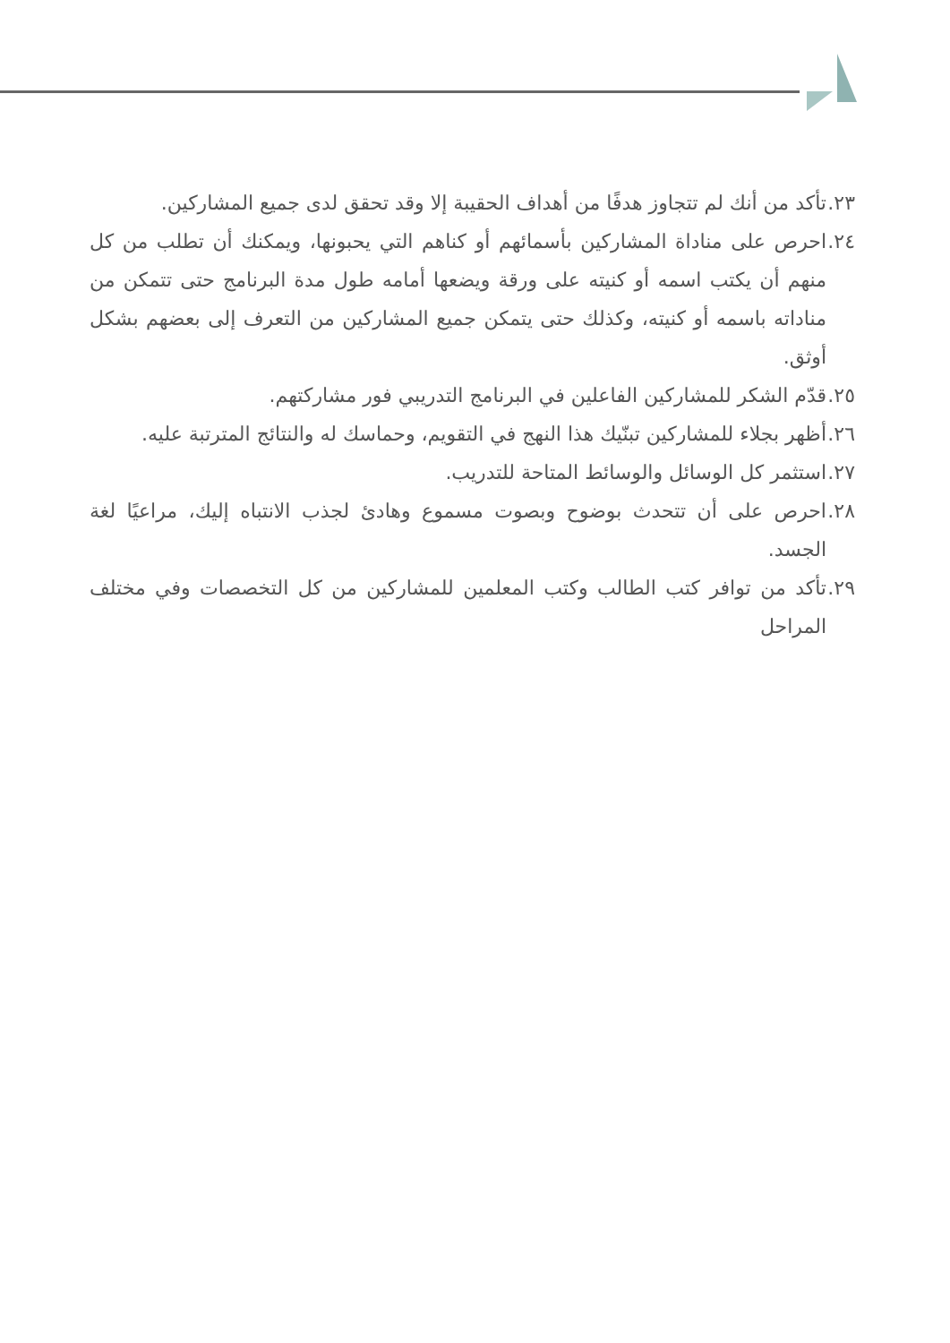٢٣. تأكد من أنك لم تتجاوز هدفًا من أهداف الحقيبة إلا وقد تحقق لدى جميع المشاركين.
٢٤. احرص على مناداة المشاركين بأسمائهم أو كناهم التي يحبونها، ويمكنك أن تطلب من كل منهم أن يكتب اسمه أو كنيته على ورقة ويضعها أمامه طول مدة البرنامج حتى تتمكن من مناداته باسمه أو كنيته، وكذلك حتى يتمكن جميع المشاركين من التعرف إلى بعضهم بشكل أوثق.
٢٥. قدّم الشكر للمشاركين الفاعلين في البرنامج التدريبي فور مشاركتهم.
٢٦. أظهر بجلاء للمشاركين تبنّيك هذا النهج في التقويم، وحماسك له والنتائج المترتبة عليه.
٢٧. استثمر كل الوسائل والوسائط المتاحة للتدريب.
٢٨. احرص على أن تتحدث بوضوح وبصوت مسموع وهادئ لجذب الانتباه إليك، مراعيًا لغة الجسد.
٢٩. تأكد من توافر كتب الطالب وكتب المعلمين للمشاركين من كل التخصصات وفي مختلف المراحل